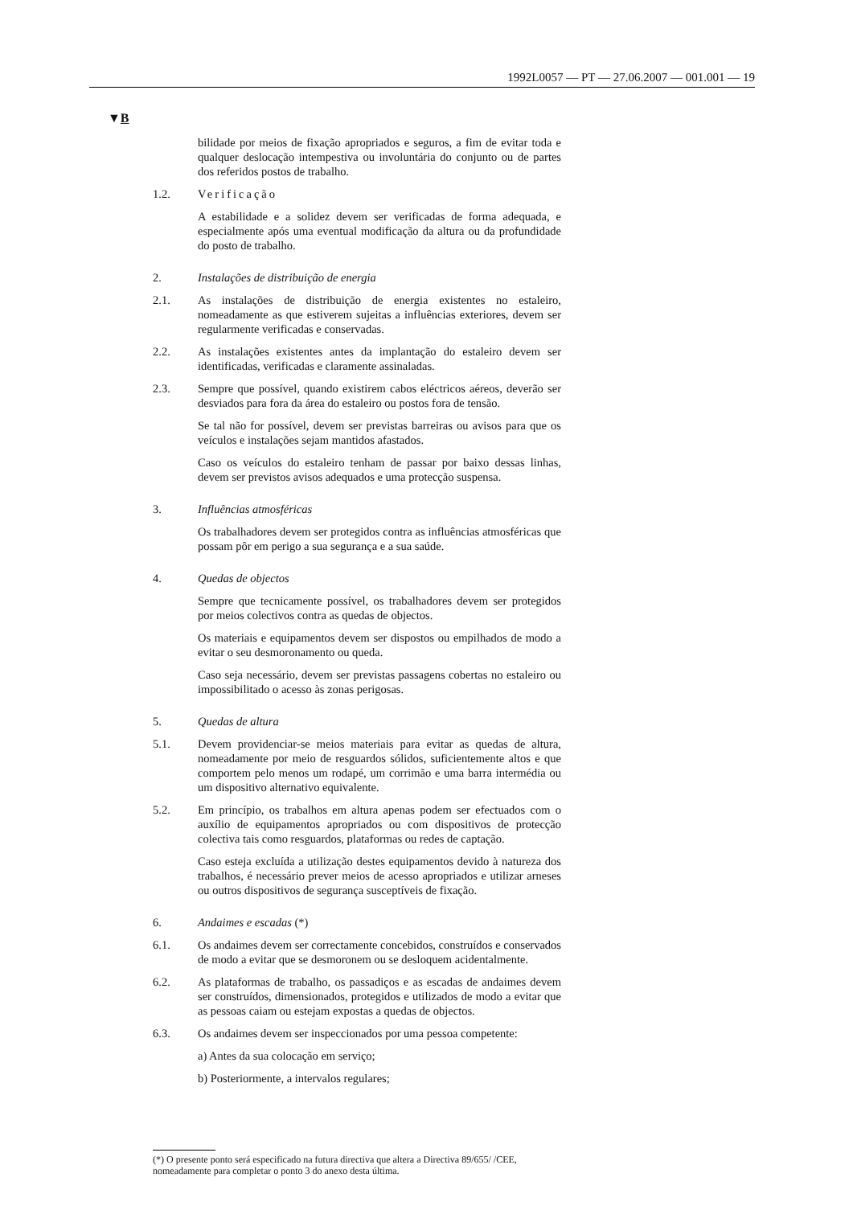1992L0057 — PT — 27.06.2007 — 001.001 — 19
▼B
bilidade por meios de fixação apropriados e seguros, a fim de evitar toda e qualquer deslocação intempestiva ou involuntária do conjunto ou de partes dos referidos postos de trabalho.
1.2. Verificação
A estabilidade e a solidez devem ser verificadas de forma adequada, e especialmente após uma eventual modificação da altura ou da profundidade do posto de trabalho.
2. Instalações de distribuição de energia
2.1. As instalações de distribuição de energia existentes no estaleiro, nomeadamente as que estiverem sujeitas a influências exteriores, devem ser regularmente verificadas e conservadas.
2.2. As instalações existentes antes da implantação do estaleiro devem ser identificadas, verificadas e claramente assinaladas.
2.3. Sempre que possível, quando existirem cabos eléctricos aéreos, deverão ser desviados para fora da área do estaleiro ou postos fora de tensão.
Se tal não for possível, devem ser previstas barreiras ou avisos para que os veículos e instalações sejam mantidos afastados.
Caso os veículos do estaleiro tenham de passar por baixo dessas linhas, devem ser previstos avisos adequados e uma protecção suspensa.
3. Influências atmosféricas
Os trabalhadores devem ser protegidos contra as influências atmosféricas que possam pôr em perigo a sua segurança e a sua saúde.
4. Quedas de objectos
Sempre que tecnicamente possível, os trabalhadores devem ser protegidos por meios colectivos contra as quedas de objectos.
Os materiais e equipamentos devem ser dispostos ou empilhados de modo a evitar o seu desmoronamento ou queda.
Caso seja necessário, devem ser previstas passagens cobertas no estaleiro ou impossibilitado o acesso às zonas perigosas.
5. Quedas de altura
5.1. Devem providenciar-se meios materiais para evitar as quedas de altura, nomeadamente por meio de resguardos sólidos, suficientemente altos e que comportem pelo menos um rodapé, um corrimão e uma barra intermédia ou um dispositivo alternativo equivalente.
5.2. Em princípio, os trabalhos em altura apenas podem ser efectuados com o auxílio de equipamentos apropriados ou com dispositivos de protecção colectiva tais como resguardos, plataformas ou redes de captação.
Caso esteja excluída a utilização destes equipamentos devido à natureza dos trabalhos, é necessário prever meios de acesso apropriados e utilizar arneses ou outros dispositivos de segurança susceptíveis de fixação.
6. Andaimes e escadas (*)
6.1. Os andaimes devem ser correctamente concebidos, construídos e conservados de modo a evitar que se desmoronem ou se desloquem acidentalmente.
6.2. As plataformas de trabalho, os passadiços e as escadas de andaimes devem ser construídos, dimensionados, protegidos e utilizados de modo a evitar que as pessoas caiam ou estejam expostas a quedas de objectos.
6.3. Os andaimes devem ser inspeccionados por uma pessoa competente:
a) Antes da sua colocação em serviço;
b) Posteriormente, a intervalos regulares;
(*) O presente ponto será especificado na futura directiva que altera a Directiva 89/655/ /CEE, nomeadamente para completar o ponto 3 do anexo desta última.